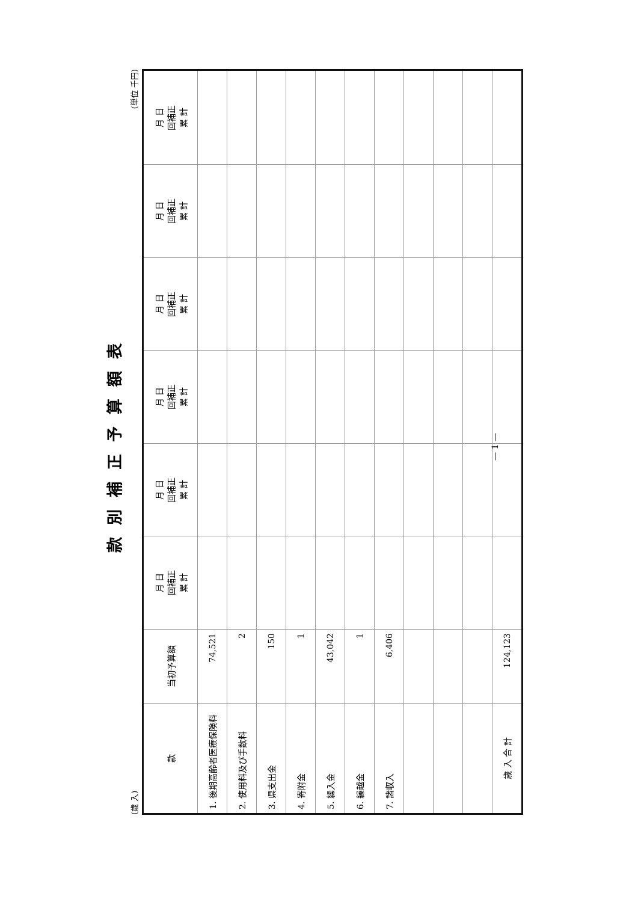款別補正予算額表
(歳 入) (単位 千円)
| 款 | 当初予算額 | 月 日 回補正 累 計 | 月 日 回補正 累 計 | 月 日 回補正 累 計 | 月 日 回補正 累 計 | 月 日 回補正 累 計 | 月 日 回補正 累 計 |
| --- | --- | --- | --- | --- | --- | --- | --- |
| 1. 後期高齢者医療保険料 | 74,521 | | | | | | |
| 2. 使用料及び手数料 | 2 | | | | | | |
| 3. 県支出金 | 150 | | | | | | |
| 4. 寄附金 | 1 | | | | | | |
| 5. 繰入金 | 43,042 | | | | | | |
| 6. 繰越金 | 1 | | | | | | |
| 7. 諸収入 | 6,406 | | | | | | |
| 歳 入 合 計 | 124,123 | | | | | | |
— 1 —